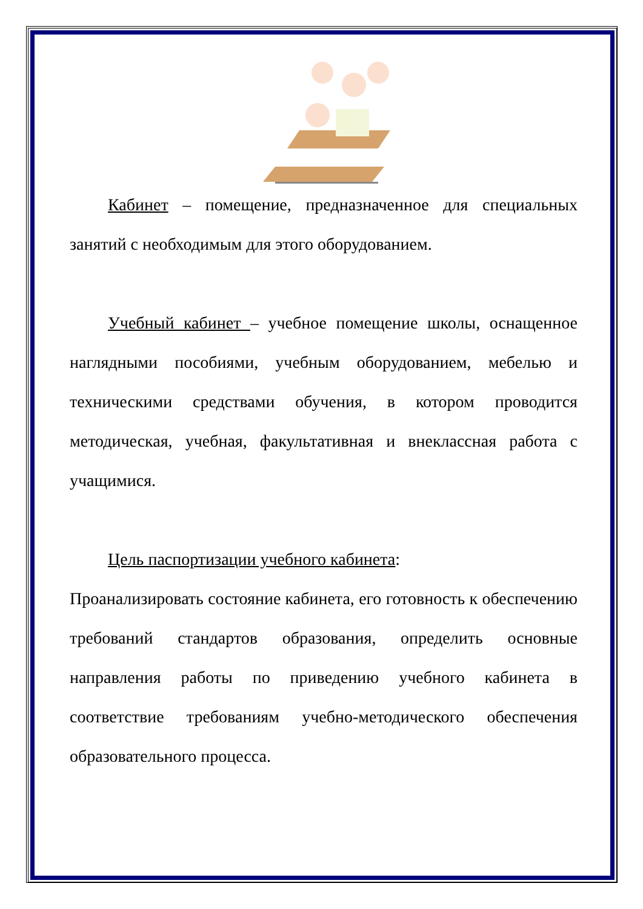Кабинет – помещение, предназначенное для специальных занятий с необходимым для этого оборудованием.
Учебный кабинет – учебное помещение школы, оснащенное наглядными пособиями, учебным оборудованием, мебелью и техническими средствами обучения, в котором проводится методическая, учебная, факультативная и внеклассная работа с учащимися.
Цель паспортизации учебного кабинета:
Проанализировать состояние кабинета, его готовность к обеспечению требований стандартов образования, определить основные направления работы по приведению учебного кабинета в соответствие требованиям учебно-методического обеспечения образовательного процесса.